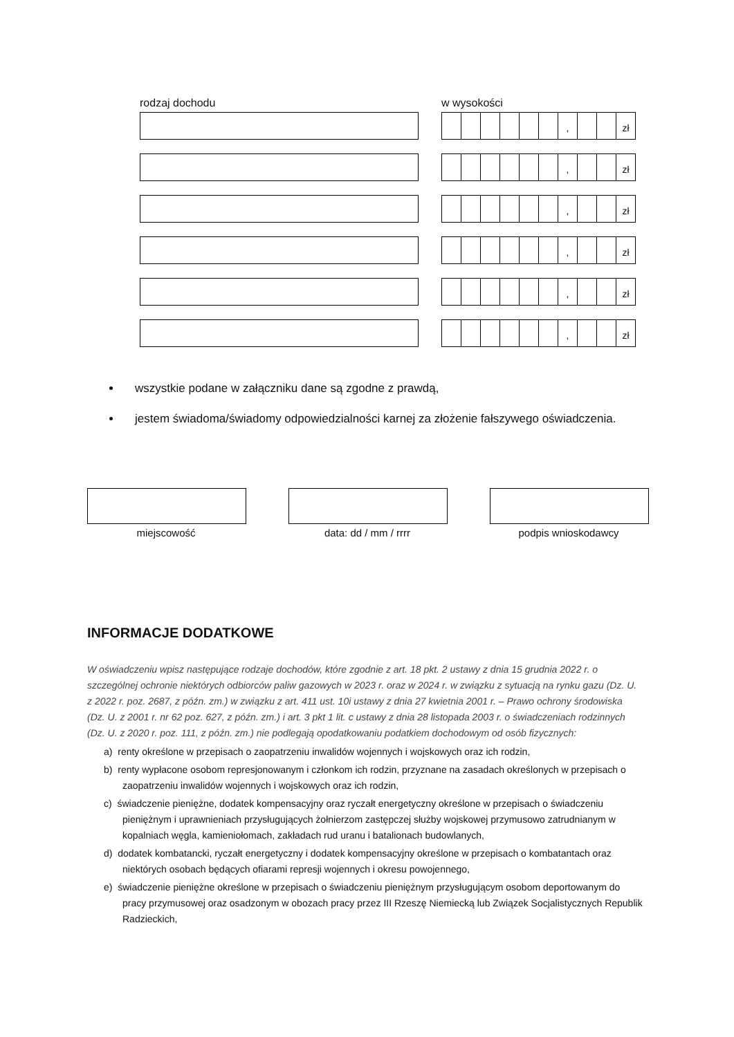rodzaj dochodu w wysokości
, zł
, zł
, zł
, zł
, zł
, zł
wszystkie podane w załączniku dane są zgodne z prawdą,
jestem świadoma/świadomy odpowiedzialności karnej za złożenie fałszywego oświadczenia.
miejscowość data: dd / mm / rrrr podpis wnioskodawcy
INFORMACJE DODATKOWE
W oświadczeniu wpisz następujące rodzaje dochodów, które zgodnie z art. 18 pkt. 2 ustawy z dnia 15 grudnia 2022 r. o szczególnej ochronie niektórych odbiorców paliw gazowych w 2023 r. oraz w 2024 r. w związku z sytuacją na rynku gazu (Dz. U. z 2022 r. poz. 2687, z późn. zm.) w związku z art. 411 ust. 10i ustawy z dnia 27 kwietnia 2001 r. – Prawo ochrony środowiska (Dz. U. z 2001 r. nr 62 poz. 627, z późn. zm.) i art. 3 pkt 1 lit. c ustawy z dnia 28 listopada 2003 r. o świadczeniach rodzinnych (Dz. U. z 2020 r. poz. 111, z późn. zm.) nie podlegają opodatkowaniu podatkiem dochodowym od osób fizycznych:
a) renty określone w przepisach o zaopatrzeniu inwalidów wojennych i wojskowych oraz ich rodzin,
b) renty wypłacone osobom represjonowanym i członkom ich rodzin, przyznane na zasadach określonych w przepisach o zaopatrzeniu inwalidów wojennych i wojskowych oraz ich rodzin,
c) świadczenie pieniężne, dodatek kompensacyjny oraz ryczałt energetyczny określone w przepisach o świadczeniu pieniężnym i uprawnieniach przysługujących żołnierzom zastępczej służby wojskowej przymusowo zatrudnianym w kopalniach węgla, kamieniołomach, zakładach rud uranu i batalionach budowlanych,
d) dodatek kombatancki, ryczałt energetyczny i dodatek kompensacyjny określone w przepisach o kombatantach oraz niektórych osobach będących ofiarami represji wojennych i okresu powojennego,
e) świadczenie pieniężne określone w przepisach o świadczeniu pieniężnym przysługującym osobom deportowanym do pracy przymusowej oraz osadzonym w obozach pracy przez III Rzeszę Niemiecką lub Związek Socjalistycznych Republik Radzieckich,